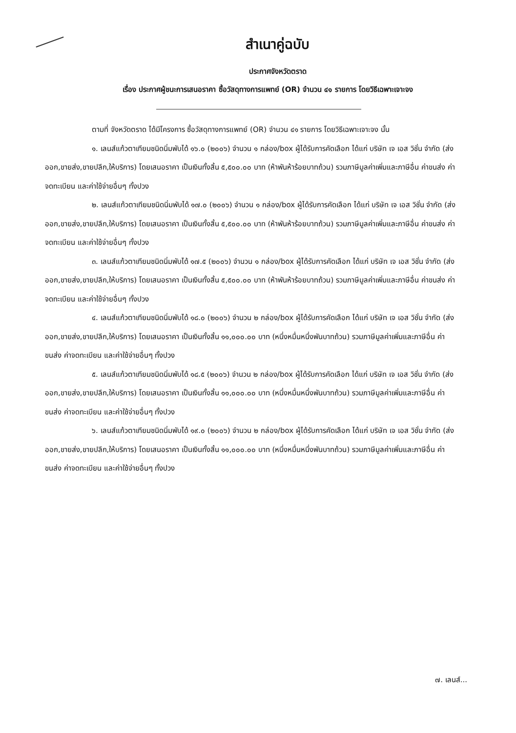สำเนาคู่ฉบับ
ประกาศจังหวัดตราด
เรื่อง ประกาศผู้ชนะการเสนอราคา ซื้อวัสดุทางการแพทย์ (OR) จำนวน ๔๑ รายการ โดยวิธีเฉพาะเจาะจง
ตามที่ จังหวัดตราด ได้มีโครงการ ซื้อวัสดุทางการแพทย์ (OR) จำนวน ๔๑ รายการ โดยวิธีเฉพาะเจาะจง นั้น
๑. เลนส์แก้วตาเทียมชนิดนิ่มพับได้ ๑๖.๐ (๒๐๐๖) จำนวน ๑ กล่อง/box ผู้ได้รับการคัดเลือก ได้แก่ บริษัท เจ เอส วิชั่น จำกัด (ส่งออก,ขายส่ง,ขายปลีก,ให้บริการ) โดยเสนอราคา เป็นเงินทั้งสิ้น ๕,๕๐๐.๐๐ บาท (ห้าพันห้าร้อยบาทถ้วน) รวมภาษีมูลค่าเพิ่มและภาษีอื่น ค่าขนส่ง ค่าจดทะเบียน และค่าใช้จ่ายอื่นๆ ทั้งปวง
๒. เลนส์แก้วตาเทียมชนิดนิ่มพับได้ ๑๗.๐ (๒๐๐๖) จำนวน ๑ กล่อง/box ผู้ได้รับการคัดเลือก ได้แก่ บริษัท เจ เอส วิชั่น จำกัด (ส่งออก,ขายส่ง,ขายปลีก,ให้บริการ) โดยเสนอราคา เป็นเงินทั้งสิ้น ๕,๕๐๐.๐๐ บาท (ห้าพันห้าร้อยบาทถ้วน) รวมภาษีมูลค่าเพิ่มและภาษีอื่น ค่าขนส่ง ค่าจดทะเบียน และค่าใช้จ่ายอื่นๆ ทั้งปวง
๓. เลนส์แก้วตาเทียมชนิดนิ่มพับได้ ๑๗.๕ (๒๐๐๖) จำนวน ๑ กล่อง/box ผู้ได้รับการคัดเลือก ได้แก่ บริษัท เจ เอส วิชั่น จำกัด (ส่งออก,ขายส่ง,ขายปลีก,ให้บริการ) โดยเสนอราคา เป็นเงินทั้งสิ้น ๕,๕๐๐.๐๐ บาท (ห้าพันห้าร้อยบาทถ้วน) รวมภาษีมูลค่าเพิ่มและภาษีอื่น ค่าขนส่ง ค่าจดทะเบียน และค่าใช้จ่ายอื่นๆ ทั้งปวง
๔. เลนส์แก้วตาเทียมชนิดนิ่มพับได้ ๑๘.๐ (๒๐๐๖) จำนวน ๒ กล่อง/box ผู้ได้รับการคัดเลือก ได้แก่ บริษัท เจ เอส วิชั่น จำกัด (ส่งออก,ขายส่ง,ขายปลีก,ให้บริการ) โดยเสนอราคา เป็นเงินทั้งสิ้น ๑๑,๐๐๐.๐๐ บาท (หนึ่งหมื่นหนึ่งพันบาทถ้วน) รวมภาษีมูลค่าเพิ่มและภาษีอื่น ค่าขนส่ง ค่าจดทะเบียน และค่าใช้จ่ายอื่นๆ ทั้งปวง
๕. เลนส์แก้วตาเทียมชนิดนิ่มพับได้ ๑๘.๕ (๒๐๐๖) จำนวน ๒ กล่อง/box ผู้ได้รับการคัดเลือก ได้แก่ บริษัท เจ เอส วิชั่น จำกัด (ส่งออก,ขายส่ง,ขายปลีก,ให้บริการ) โดยเสนอราคา เป็นเงินทั้งสิ้น ๑๑,๐๐๐.๐๐ บาท (หนึ่งหมื่นหนึ่งพันบาทถ้วน) รวมภาษีมูลค่าเพิ่มและภาษีอื่น ค่าขนส่ง ค่าจดทะเบียน และค่าใช้จ่ายอื่นๆ ทั้งปวง
๖. เลนส์แก้วตาเทียมชนิดนิ่มพับได้ ๑๙.๐ (๒๐๐๖) จำนวน ๒ กล่อง/box ผู้ได้รับการคัดเลือก ได้แก่ บริษัท เจ เอส วิชั่น จำกัด (ส่งออก,ขายส่ง,ขายปลีก,ให้บริการ) โดยเสนอราคา เป็นเงินทั้งสิ้น ๑๑,๐๐๐.๐๐ บาท (หนึ่งหมื่นหนึ่งพันบาทถ้วน) รวมภาษีมูลค่าเพิ่มและภาษีอื่น ค่าขนส่ง ค่าจดทะเบียน และค่าใช้จ่ายอื่นๆ ทั้งปวง
๗. เลนส์...